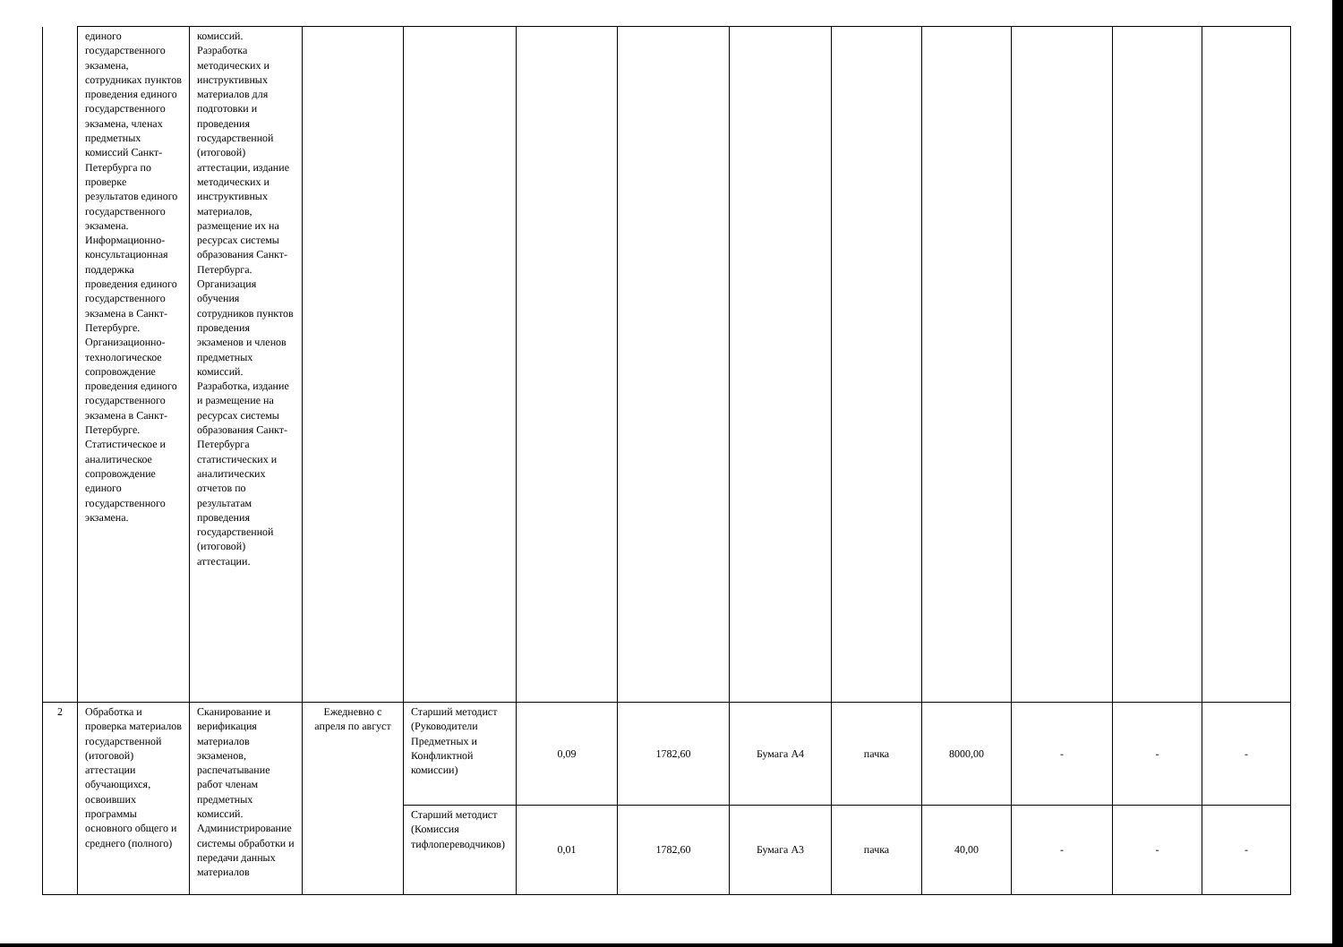| | единого государственного экзамена, сотрудниках пунктов проведения единого государственного экзамена, членах предметных комиссий Санкт-Петербурга по проверке результатов единого государственного экзамена. Информационно-консультационная поддержка проведения единого государственного экзамена в Санкт-Петербурге. Организационно-технологическое сопровождение проведения единого государственного экзамена в Санкт-Петербурге. Статистическое и аналитическое сопровождение единого государственного экзамена. | комиссий. Разработка методических и инструктивных материалов для подготовки и проведения государственной (итоговой) аттестации, издание методических и инструктивных материалов, размещение их на ресурсах системы образования Санкт-Петербурга. Организация обучения сотрудников пунктов проведения экзаменов и членов предметных комиссий. Разработка, издание и размещение на ресурсах системы образования Санкт-Петербурга статистических и аналитических отчетов по результатам проведения государственной (итоговой) аттестации. | | | | | | | | | | |
| 2 | Обработка и проверка материалов государственной (итоговой) аттестации обучающихся, освоивших программы основного общего и среднего (полного) | Сканирование и верификация материалов экзаменов, распечатывание работ членам предметных комиссий. Администрирование системы обработки и передачи данных материалов | Ежедневно с апреля по август | Старший методист (Руководители Предметных и Конфликтной комиссии) | 0,09 | 1782,60 | Бумага А4 | пачка | 8000,00 | - | - | - |
| | | | | Старший методист (Комиссия тифлопереводчиков) | 0,01 | 1782,60 | Бумага А3 | пачка | 40,00 | - | - | - |